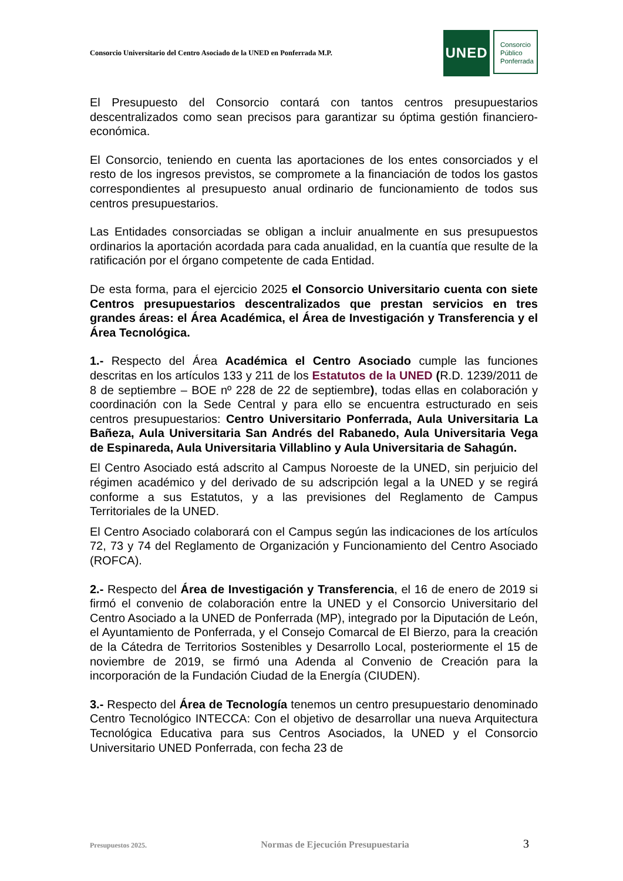Consorcio Universitario del Centro Asociado de la UNED en Ponferrada M.P.
UNED
Consorcio
Público
Ponferrada
El Presupuesto del Consorcio contará con tantos centros presupuestarios descentralizados como sean precisos para garantizar su óptima gestión financiero-económica.
El Consorcio, teniendo en cuenta las aportaciones de los entes consorciados y el resto de los ingresos previstos, se compromete a la financiación de todos los gastos correspondientes al presupuesto anual ordinario de funcionamiento de todos sus centros presupuestarios.
Las Entidades consorciadas se obligan a incluir anualmente en sus presupuestos ordinarios la aportación acordada para cada anualidad, en la cuantía que resulte de la ratificación por el órgano competente de cada Entidad.
De esta forma, para el ejercicio 2025 el Consorcio Universitario cuenta con siete Centros presupuestarios descentralizados que prestan servicios en tres grandes áreas: el Área Académica, el Área de Investigación y Transferencia y el Área Tecnológica.
1.- Respecto del Área Académica el Centro Asociado cumple las funciones descritas en los artículos 133 y 211 de los Estatutos de la UNED (R.D. 1239/2011 de 8 de septiembre – BOE nº 228 de 22 de septiembre), todas ellas en colaboración y coordinación con la Sede Central y para ello se encuentra estructurado en seis centros presupuestarios: Centro Universitario Ponferrada, Aula Universitaria La Bañeza, Aula Universitaria San Andrés del Rabanedo, Aula Universitaria Vega de Espinareda, Aula Universitaria Villablino y Aula Universitaria de Sahagún.
El Centro Asociado está adscrito al Campus Noroeste de la UNED, sin perjuicio del régimen académico y del derivado de su adscripción legal a la UNED y se regirá conforme a sus Estatutos, y a las previsiones del Reglamento de Campus Territoriales de la UNED.
El Centro Asociado colaborará con el Campus según las indicaciones de los artículos 72, 73 y 74 del Reglamento de Organización y Funcionamiento del Centro Asociado (ROFCA).
2.- Respecto del Área de Investigación y Transferencia, el 16 de enero de 2019 si firmó el convenio de colaboración entre la UNED y el Consorcio Universitario del Centro Asociado a la UNED de Ponferrada (MP), integrado por la Diputación de León, el Ayuntamiento de Ponferrada, y el Consejo Comarcal de El Bierzo, para la creación de la Cátedra de Territorios Sostenibles y Desarrollo Local, posteriormente el 15 de noviembre de 2019, se firmó una Adenda al Convenio de Creación para la incorporación de la Fundación Ciudad de la Energía (CIUDEN).
3.- Respecto del Área de Tecnología tenemos un centro presupuestario denominado Centro Tecnológico INTECCA: Con el objetivo de desarrollar una nueva Arquitectura Tecnológica Educativa para sus Centros Asociados, la UNED y el Consorcio Universitario UNED Ponferrada, con fecha 23 de
Presupuestos 2025. Normas de Ejecución Presupuestaria 3